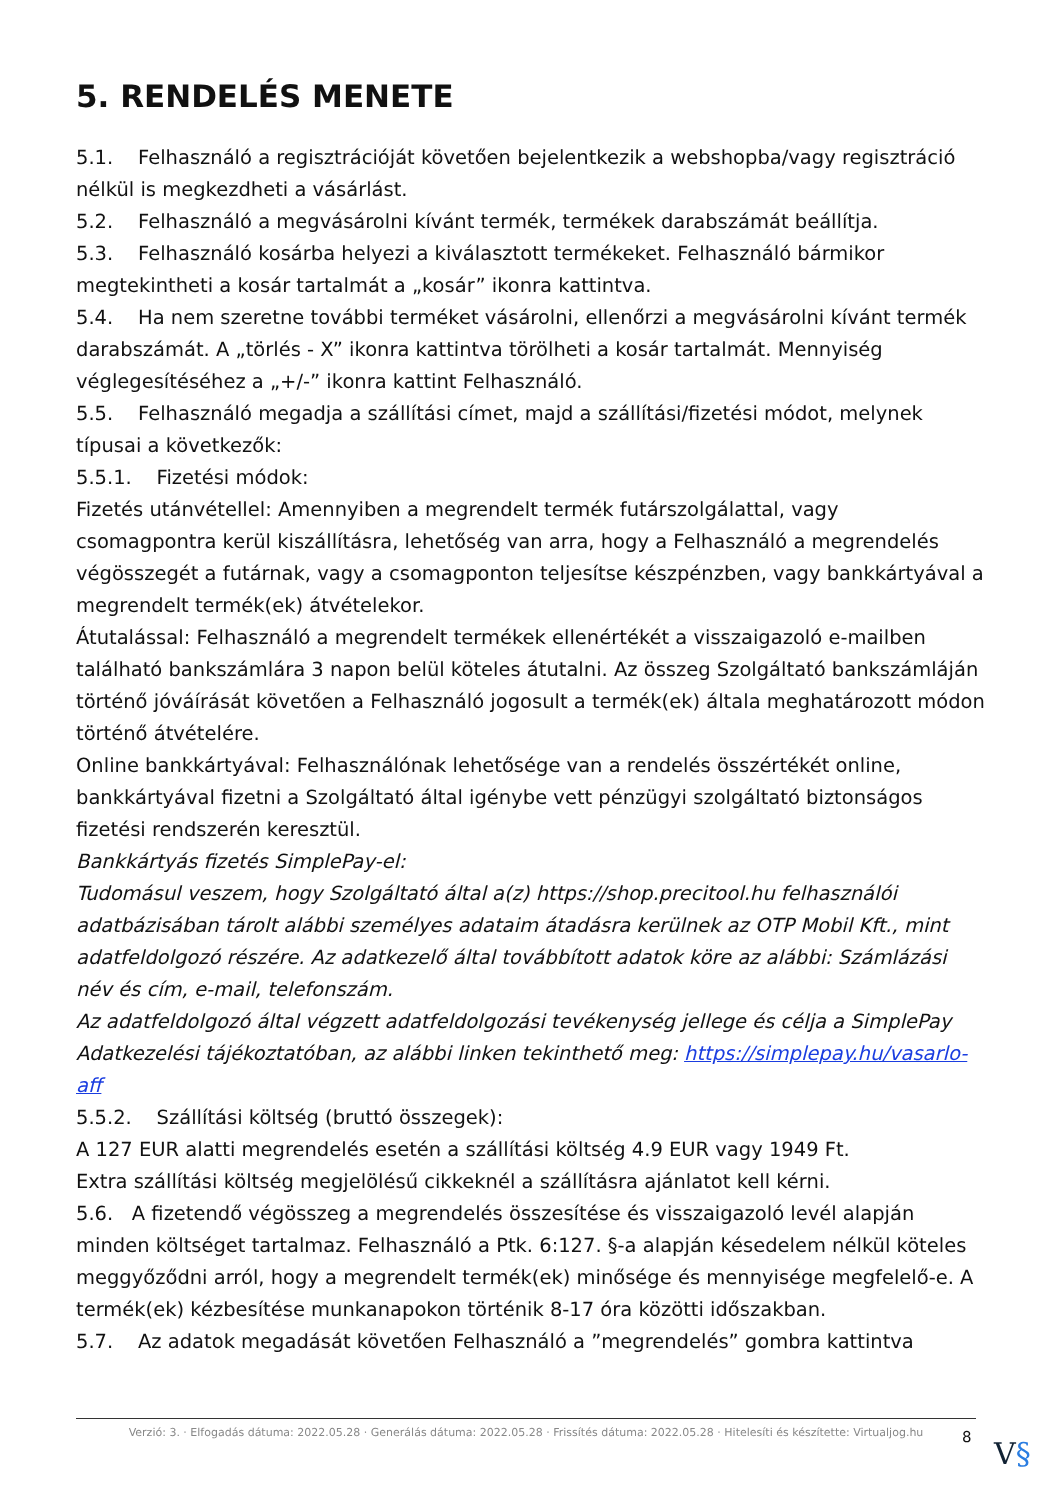5. RENDELÉS MENETE
5.1. Felhasználó a regisztrációját követően bejelentkezik a webshopba/vagy regisztráció nélkül is megkezdheti a vásárlást.
5.2. Felhasználó a megvásárolni kívánt termék, termékek darabszámát beállítja.
5.3. Felhasználó kosárba helyezi a kiválasztott termékeket. Felhasználó bármikor megtekintheti a kosár tartalmát a „kosár” ikonra kattintva.
5.4. Ha nem szeretne további terméket vásárolni, ellenőrzi a megvásárolni kívánt termék darabszámát. A „törlés - X” ikonra kattintva törölheti a kosár tartalmát. Mennyiség véglegesítéséhez a „+/-” ikonra kattint Felhasználó.
5.5. Felhasználó megadja a szállítási címet, majd a szállítási/fizetési módot, melynek típusai a következők:
5.5.1. Fizetési módok:
Fizetés utánvétellel: Amennyiben a megrendelt termék futárszolgálattal, vagy csomagpontra kerül kiszállításra, lehetőség van arra, hogy a Felhasználó a megrendelés végösszegét a futárnak, vagy a csomagponton teljesítse készpénzben, vagy bankkártyával a megrendelt termék(ek) átvételekor.
Átutalással: Felhasználó a megrendelt termékek ellenértékét a visszaigazoló e-mailben található bankszámlára 3 napon belül köteles átutalni. Az összeg Szolgáltató bankszámláján történő jóváírását követően a Felhasználó jogosult a termék(ek) általa meghatározott módon történő átvételére.
Online bankkártyával: Felhasználónak lehetősége van a rendelés összértékét online, bankkártyával fizetni a Szolgáltató által igénybe vett pénzügyi szolgáltató biztonságos fizetési rendszerén keresztül.
Bankkártyás fizetés SimplePay-el:
Tudomásul veszem, hogy Szolgáltató által a(z) https://shop.precitool.hu felhasználói adatbázisában tárolt alábbi személyes adataim átadásra kerülnek az OTP Mobil Kft., mint adatfeldolgozó részére. Az adatkezelő által továbbított adatok köre az alábbi: Számlázási név és cím, e-mail, telefonszám.
Az adatfeldolgozó által végzett adatfeldolgozási tevékenység jellege és célja a SimplePay Adatkezelési tájékoztatóban, az alábbi linken tekinthető meg: https://simplepay.hu/vasarlo-aff
5.5.2. Szállítási költség (bruttó összegek):
A 127 EUR alatti megrendelés esetén a szállítási költség 4.9 EUR vagy 1949 Ft.
Extra szállítási költség megjelölésű cikkeknél a szállításra ajánlatot kell kérni.
5.6. A fizetendő végösszeg a megrendelés összesítése és visszaigazoló levél alapján minden költséget tartalmaz. Felhasználó a Ptk. 6:127. §-a alapján késedelem nélkül köteles meggyőződni arról, hogy a megrendelt termék(ek) minősége és mennyisége megfelelő-e. A termék(ek) kézbesítése munkanapokon történik 8-17 óra közötti időszakban.
5.7. Az adatok megadását követően Felhasználó a ”megrendelés” gombra kattintva
Verzió: 3. · Elfogadás dátuma: 2022.05.28 · Generálás dátuma: 2022.05.28 · Frissítés dátuma: 2022.05.28 · Hitelesíti és készítette: Virtualjog.hu
8 V§